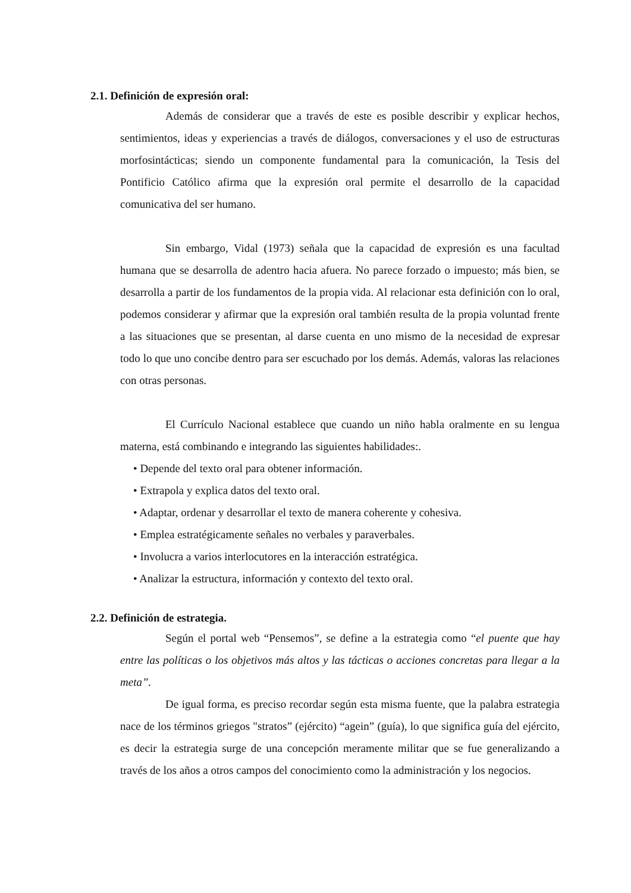2.1. Definición de expresión oral:
Además de considerar que a través de este es posible describir y explicar hechos, sentimientos, ideas y experiencias a través de diálogos, conversaciones y el uso de estructuras morfosintácticas; siendo un componente fundamental para la comunicación, la Tesis del Pontificio Católico afirma que la expresión oral permite el desarrollo de la capacidad comunicativa del ser humano.
Sin embargo, Vidal (1973) señala que la capacidad de expresión es una facultad humana que se desarrolla de adentro hacia afuera. No parece forzado o impuesto; más bien, se desarrolla a partir de los fundamentos de la propia vida. Al relacionar esta definición con lo oral, podemos considerar y afirmar que la expresión oral también resulta de la propia voluntad frente a las situaciones que se presentan, al darse cuenta en uno mismo de la necesidad de expresar todo lo que uno concibe dentro para ser escuchado por los demás. Además, valoras las relaciones con otras personas.
El Currículo Nacional establece que cuando un niño habla oralmente en su lengua materna, está combinando e integrando las siguientes habilidades:.
• Depende del texto oral para obtener información.
• Extrapola y explica datos del texto oral.
• Adaptar, ordenar y desarrollar el texto de manera coherente y cohesiva.
• Emplea estratégicamente señales no verbales y paraverbales.
• Involucra a varios interlocutores en la interacción estratégica.
• Analizar la estructura, información y contexto del texto oral.
2.2. Definición de estrategia.
Según el portal web “Pensemos”, se define a la estrategia como “el puente que hay entre las políticas o los objetivos más altos y las tácticas o acciones concretas para llegar a la meta”.
De igual forma, es preciso recordar según esta misma fuente, que la palabra estrategia nace de los términos griegos "stratos” (ejército) “agein” (guía), lo que significa guía del ejército, es decir la estrategia surge de una concepción meramente militar que se fue generalizando a través de los años a otros campos del conocimiento como la administración y los negocios.